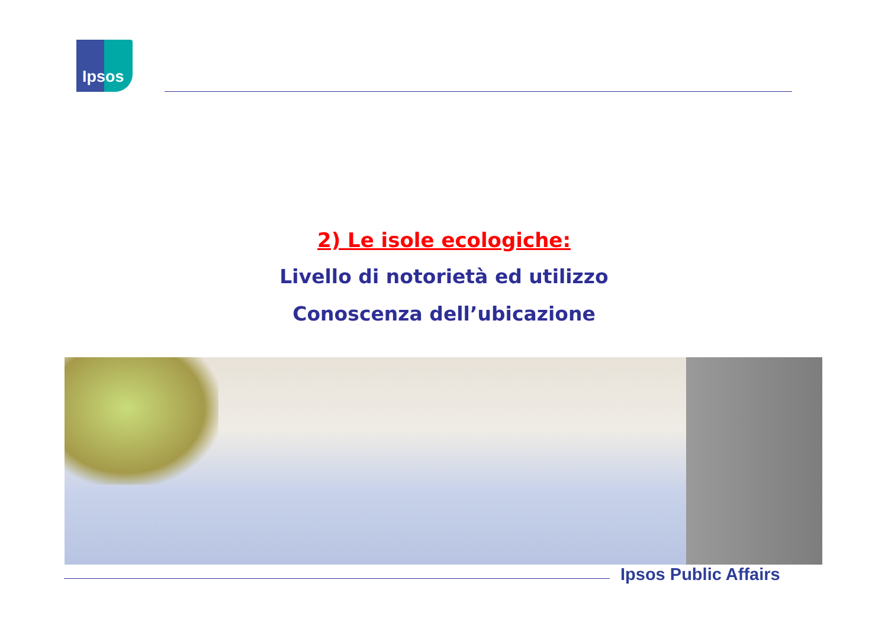Ipsos
2) Le isole ecologiche:
Livello di notorietà ed utilizzo
Conoscenza dell’ubicazione
Ipsos Public Affairs